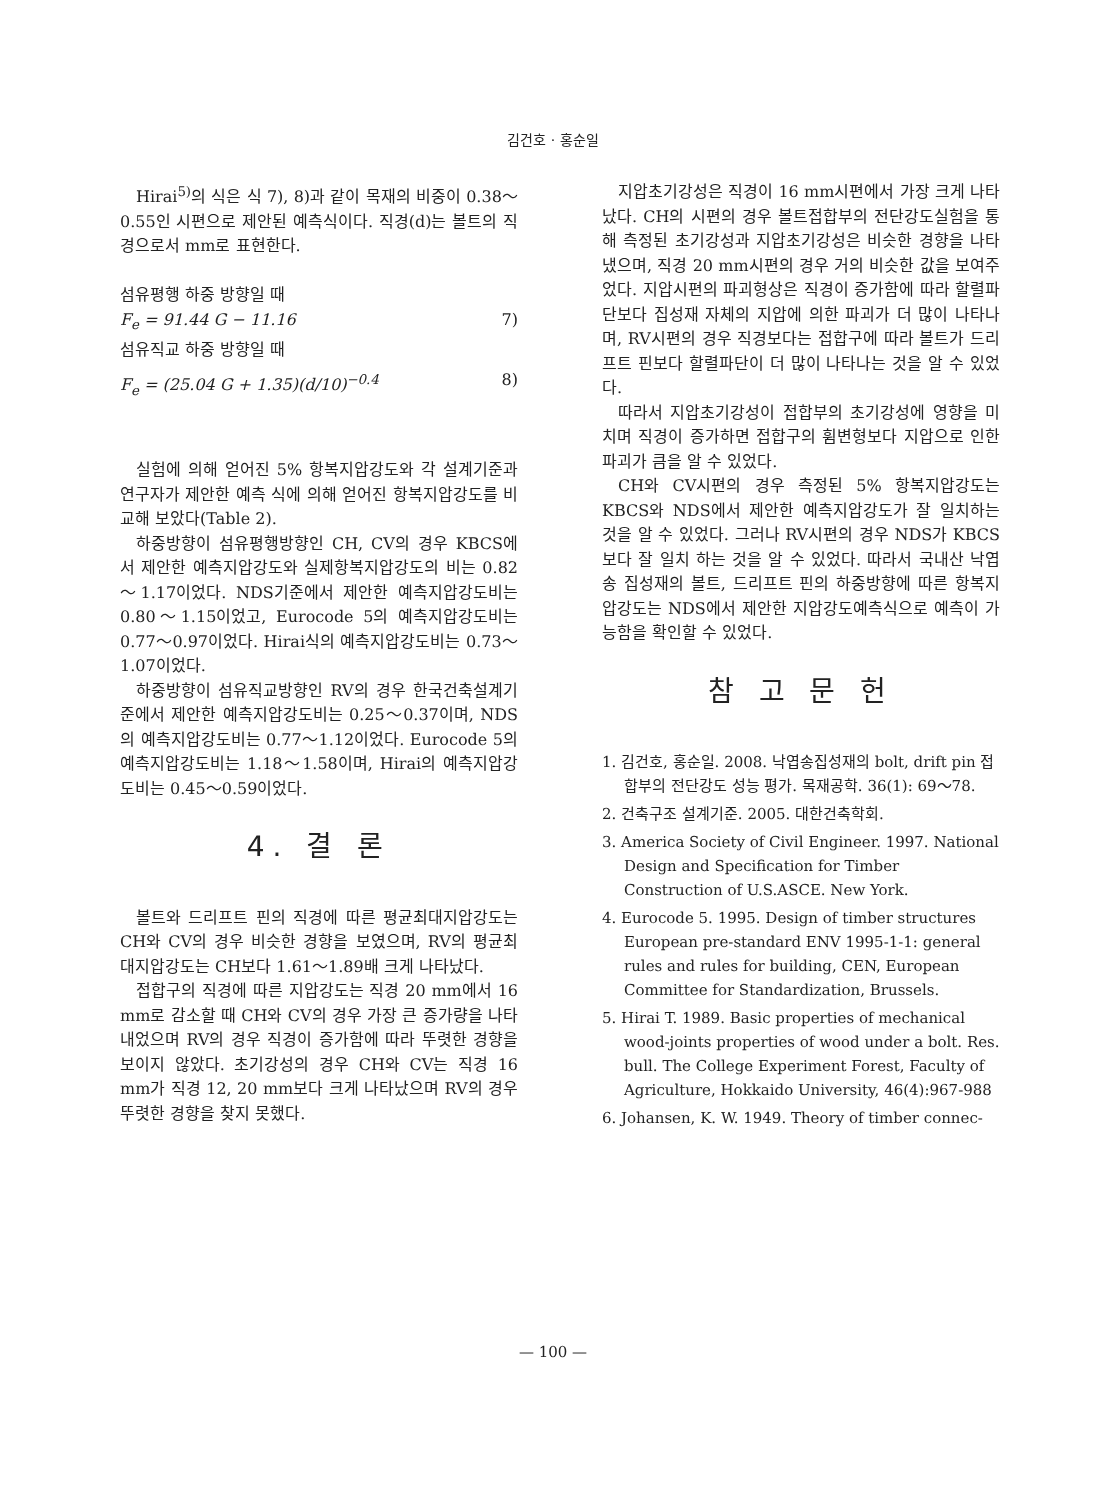김건호 · 홍순일
Hirai<sup>5)</sup>의 식은 식 7), 8)과 같이 목재의 비중이 0.38～0.55인 시편으로 제안된 예측식이다. 직경(d)는 볼트의 직경으로서 mm로 표현한다.
섬유평행 하중 방향일 때
F<sub>e</sub> = 91.44 G − 11.16 7)
섬유직교 하중 방향일 때
F<sub>e</sub> = (25.04 G + 1.35)(d/10)<sup>−0.4</sup> 8)
실험에 의해 얻어진 5% 항복지압강도와 각 설계기준과 연구자가 제안한 예측 식에 의해 얻어진 항복지압강도를 비교해 보았다(Table 2).
하중방향이 섬유평행방향인 CH, CV의 경우 KBCS에서 제안한 예측지압강도와 실제항복지압강도의 비는 0.82～1.17이었다. NDS기준에서 제안한 예측지압강도비는 0.80～1.15이었고, Eurocode 5의 예측지압강도비는 0.77～0.97이었다. Hirai식의 예측지압강도비는 0.73～1.07이었다.
하중방향이 섬유직교방향인 RV의 경우 한국건축설계기준에서 제안한 예측지압강도비는 0.25～0.37이며, NDS의 예측지압강도비는 0.77～1.12이었다. Eurocode 5의 예측지압강도비는 1.18～1.58이며, Hirai의 예측지압강도비는 0.45～0.59이었다.
4. 결 론
볼트와 드리프트 핀의 직경에 따른 평균최대지압강도는 CH와 CV의 경우 비슷한 경향을 보였으며, RV의 평균최대지압강도는 CH보다 1.61～1.89배 크게 나타났다.
접합구의 직경에 따른 지압강도는 직경 20 mm에서 16 mm로 감소할 때 CH와 CV의 경우 가장 큰 증가량을 나타내었으며 RV의 경우 직경이 증가함에 따라 뚜렷한 경향을 보이지 않았다. 초기강성의 경우 CH와 CV는 직경 16 mm가 직경 12, 20 mm보다 크게 나타났으며 RV의 경우 뚜렷한 경향을 찾지 못했다.
지압초기강성은 직경이 16 mm시편에서 가장 크게 나타났다. CH의 시편의 경우 볼트접합부의 전단강도실험을 통해 측정된 초기강성과 지압초기강성은 비슷한 경향을 나타냈으며, 직경 20 mm시편의 경우 거의 비슷한 값을 보여주었다. 지압시편의 파괴형상은 직경이 증가함에 따라 할렬파단보다 집성재 자체의 지압에 의한 파괴가 더 많이 나타나며, RV시편의 경우 직경보다는 접합구에 따라 볼트가 드리프트 핀보다 할렬파단이 더 많이 나타나는 것을 알 수 있었다.
따라서 지압초기강성이 접합부의 초기강성에 영향을 미치며 직경이 증가하면 접합구의 휨변형보다 지압으로 인한 파괴가 큼을 알 수 있었다.
CH와 CV시편의 경우 측정된 5% 항복지압강도는 KBCS와 NDS에서 제안한 예측지압강도가 잘 일치하는 것을 알 수 있었다. 그러나 RV시편의 경우 NDS가 KBCS보다 잘 일치 하는 것을 알 수 있었다. 따라서 국내산 낙엽송 집성재의 볼트, 드리프트 핀의 하중방향에 따른 항복지압강도는 NDS에서 제안한 지압강도예측식으로 예측이 가능함을 확인할 수 있었다.
참 고 문 헌
1. 김건호, 홍순일. 2008. 낙엽송집성재의 bolt, drift pin 접합부의 전단강도 성능 평가. 목재공학. 36(1): 69～78.
2. 건축구조 설계기준. 2005. 대한건축학회.
3. America Society of Civil Engineer. 1997. National Design and Specification for Timber Construction of U.S.ASCE. New York.
4. Eurocode 5. 1995. Design of timber structures European pre-standard ENV 1995-1-1: general rules and rules for building, CEN, European Committee for Standardization, Brussels.
5. Hirai T. 1989. Basic properties of mechanical wood-joints properties of wood under a bolt. Res. bull. The College Experiment Forest, Faculty of Agriculture, Hokkaido University, 46(4):967-988
6. Johansen, K. W. 1949. Theory of timber connec-
— 100 —